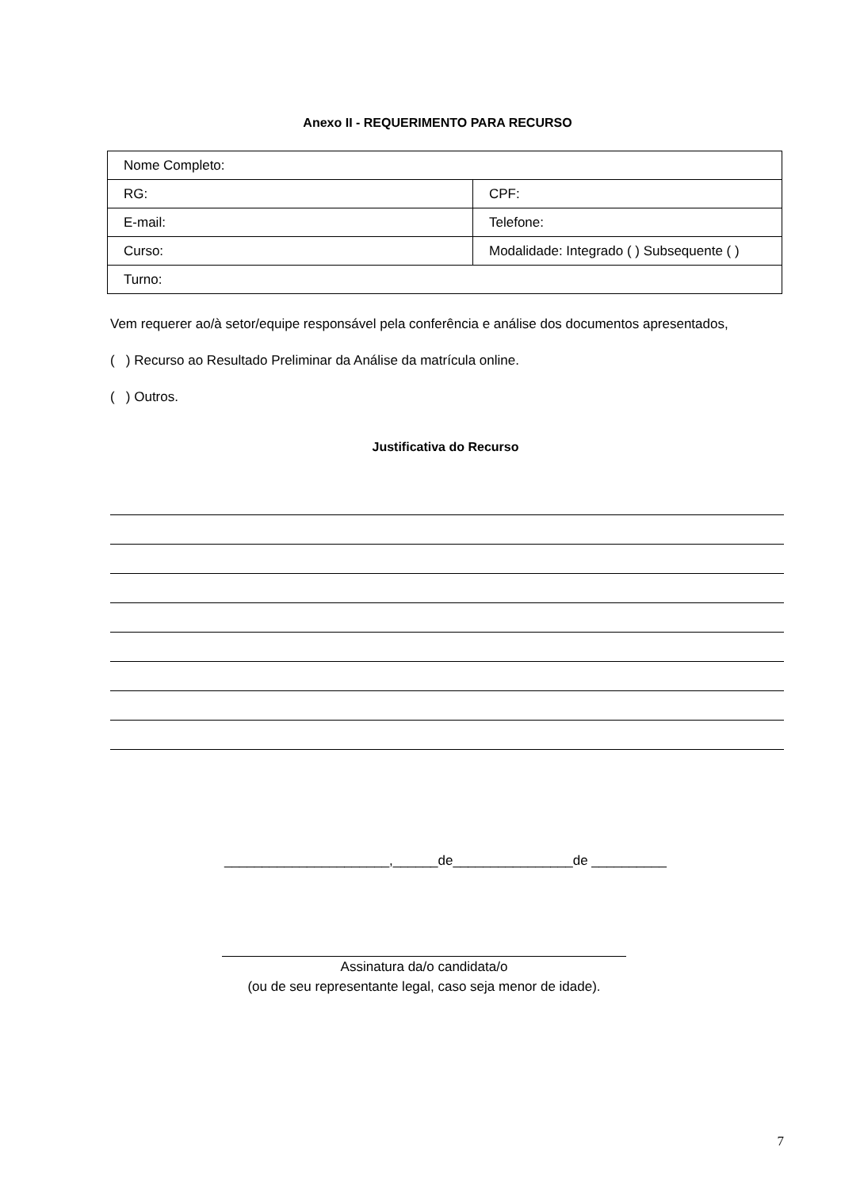Anexo II - REQUERIMENTO PARA RECURSO
| Nome Completo: | |
| RG: | CPF: |
| E-mail: | Telefone: |
| Curso: | Modalidade: Integrado ( ) Subsequente ( ) |
| Turno: | |
Vem requerer ao/à setor/equipe responsável pela conferência e análise dos documentos apresentados,
( ) Recurso ao Resultado Preliminar da Análise da matrícula online.
( ) Outros.
Justificativa do Recurso
______________________,______de________________de __________
Assinatura da/o candidata/o
(ou de seu representante legal, caso seja menor de idade).
7